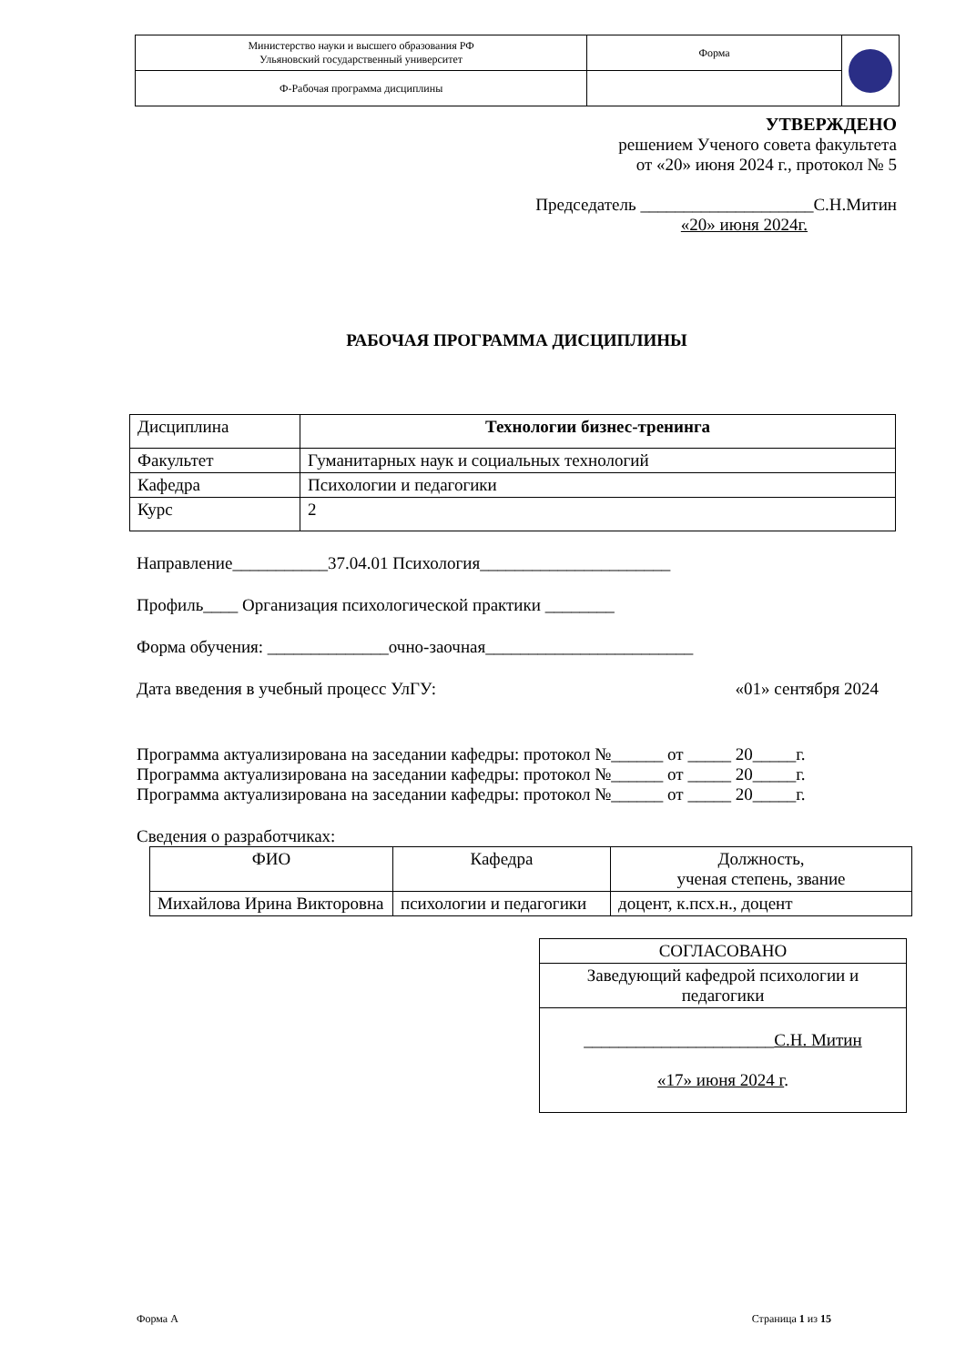| Министерство науки и высшего образования РФ Ульяновский государственный университет | Форма | |
| Ф-Рабочая программа дисциплины | | |
УТВЕРЖДЕНО
решением Ученого совета факультета
от «20» июня 2024 г., протокол № 5
Председатель ____________________С.Н.Митин
«20» июня 2024г.
РАБОЧАЯ ПРОГРАММА ДИСЦИПЛИНЫ
| Дисциплина | Технологии бизнес-тренинга |
| Факультет | Гуманитарных наук и социальных технологий |
| Кафедра | Психологии и педагогики |
| Курс | 2 |
Направление___________37.04.01 Психология______________________
Профиль____ Организация психологической практики ________
Форма обучения: ______________очно-заочная________________________
Дата введения в учебный процесс УлГУ: «01» сентября 2024
Программа актуализирована на заседании кафедры: протокол №______ от _____ 20_____г.
Программа актуализирована на заседании кафедры: протокол №______ от _____ 20_____г.
Программа актуализирована на заседании кафедры: протокол №______ от _____ 20_____г.
Сведения о разработчиках:
| ФИО | Кафедра | Должность, ученая степень, звание |
| --- | --- | --- |
| Михайлова Ирина Викторовна | психологии и педагогики | доцент, к.псх.н., доцент |
| СОГЛАСОВАНО |
| Заведующий кафедрой психологии и педагогики |
| ______________________ С.Н. Митин «17» июня 2024 г . |
Форма А Страница 1 из 15